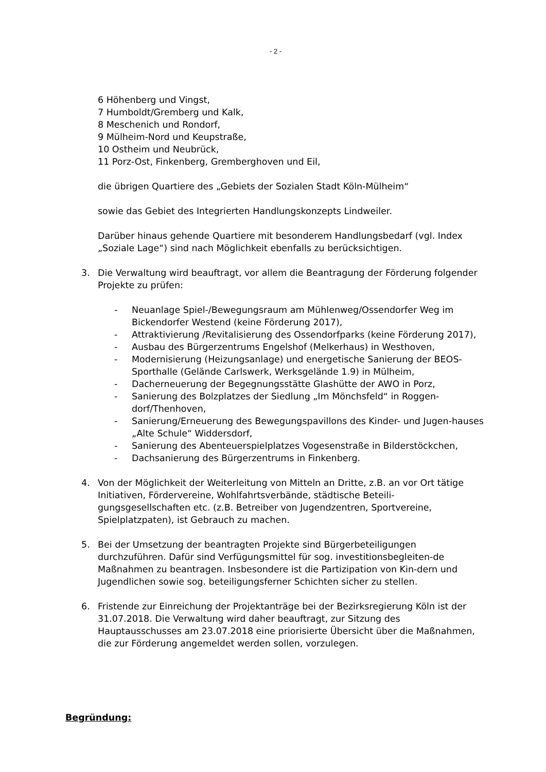- 2 -
6 Höhenberg und Vingst,
7 Humboldt/Gremberg und Kalk,
8 Meschenich und Rondorf,
9 Mülheim-Nord und Keupstraße,
10 Ostheim und Neubrück,
11 Porz-Ost, Finkenberg, Gremberghoven und Eil,
die übrigen Quartiere des „Gebiets der Sozialen Stadt Köln-Mülheim“
sowie das Gebiet des Integrierten Handlungskonzepts Lindweiler.
Darüber hinaus gehende Quartiere mit besonderem Handlungsbedarf (vgl. Index „Soziale Lage“) sind nach Möglichkeit ebenfalls zu berücksichtigen.
3. Die Verwaltung wird beauftragt, vor allem die Beantragung der Förderung folgender Projekte zu prüfen:
- Neuanlage Spiel-/Bewegungsraum am Mühlenweg/Ossendorfer Weg im Bickendorfer Westend (keine Förderung 2017),
- Attraktivierung /Revitalisierung des Ossendorfparks (keine Förderung 2017),
- Ausbau des Bürgerzentrums Engelshof (Melkerhaus) in Westhoven,
- Modernisierung (Heizungsanlage) und energetische Sanierung der BEOS-Sporthalle (Gelände Carlswerk, Werksgelände 1.9) in Mülheim,
- Dacherneuerung der Begegnungsstätte Glashütte der AWO in Porz,
- Sanierung des Bolzplatzes der Siedlung „Im Mönchsfeld“ in Roggen-dorf/Thenhoven,
- Sanierung/Erneuerung des Bewegungspavillons des Kinder- und Jugen-hauses „Alte Schule“ Widdersdorf,
- Sanierung des Abenteuerspielplatzes Vogesenstraße in Bilderstöckchen,
- Dachsanierung des Bürgerzentrums in Finkenberg.
4. Von der Möglichkeit der Weiterleitung von Mitteln an Dritte, z.B. an vor Ort tätige Initiativen, Fördervereine, Wohlfahrtsverbände, städtische Beteili-gungsgesellschaften etc. (z.B. Betreiber von Jugendzentren, Sportvereine, Spielplatzpaten), ist Gebrauch zu machen.
5. Bei der Umsetzung der beantragten Projekte sind Bürgerbeteiligungen durchzuführen. Dafür sind Verfügungsmittel für sog. investitionsbegleiten-de Maßnahmen zu beantragen. Insbesondere ist die Partizipation von Kin-dern und Jugendlichen sowie sog. beteiligungsferner Schichten sicher zu stellen.
6. Fristende zur Einreichung der Projektanträge bei der Bezirksregierung Köln ist der 31.07.2018. Die Verwaltung wird daher beauftragt, zur Sitzung des Hauptausschusses am 23.07.2018 eine priorisierte Übersicht über die Maßnahmen, die zur Förderung angemeldet werden sollen, vorzulegen.
Begründung: